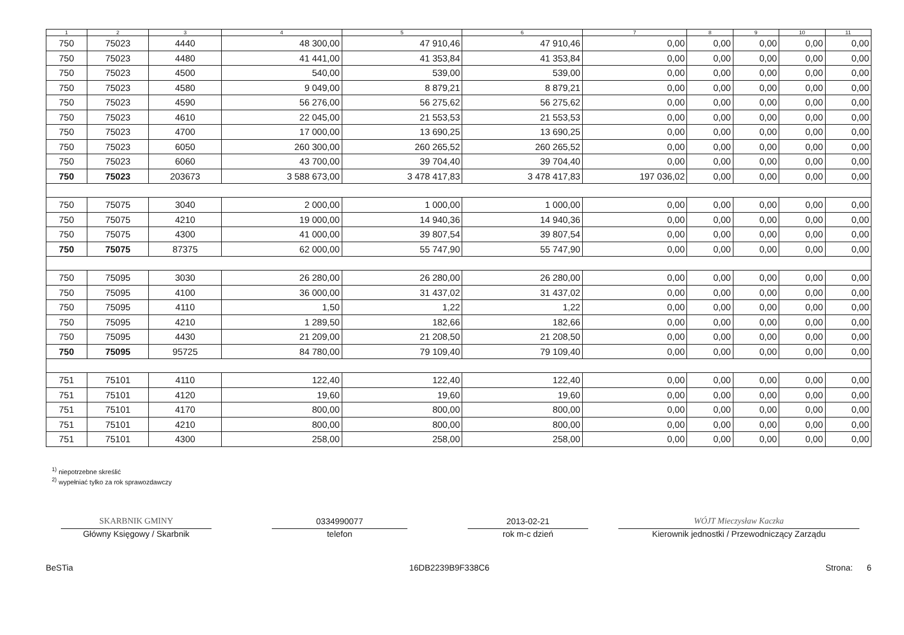| 1 | 2 | 3 | 4 | 5 | 6 | 7 | 8 | 9 | 10 | 11 |
| --- | --- | --- | --- | --- | --- | --- | --- | --- | --- | --- |
| 750 | 75023 | 4440 | 48 300,00 | 47 910,46 | 47 910,46 | 0,00 | 0,00 | 0,00 | 0,00 | 0,00 |
| 750 | 75023 | 4480 | 41 441,00 | 41 353,84 | 41 353,84 | 0,00 | 0,00 | 0,00 | 0,00 | 0,00 |
| 750 | 75023 | 4500 | 540,00 | 539,00 | 539,00 | 0,00 | 0,00 | 0,00 | 0,00 | 0,00 |
| 750 | 75023 | 4580 | 9 049,00 | 8 879,21 | 8 879,21 | 0,00 | 0,00 | 0,00 | 0,00 | 0,00 |
| 750 | 75023 | 4590 | 56 276,00 | 56 275,62 | 56 275,62 | 0,00 | 0,00 | 0,00 | 0,00 | 0,00 |
| 750 | 75023 | 4610 | 22 045,00 | 21 553,53 | 21 553,53 | 0,00 | 0,00 | 0,00 | 0,00 | 0,00 |
| 750 | 75023 | 4700 | 17 000,00 | 13 690,25 | 13 690,25 | 0,00 | 0,00 | 0,00 | 0,00 | 0,00 |
| 750 | 75023 | 6050 | 260 300,00 | 260 265,52 | 260 265,52 | 0,00 | 0,00 | 0,00 | 0,00 | 0,00 |
| 750 | 75023 | 6060 | 43 700,00 | 39 704,40 | 39 704,40 | 0,00 | 0,00 | 0,00 | 0,00 | 0,00 |
| 750 | 75023 | 203673 | 3 588 673,00 | 3 478 417,83 | 3 478 417,83 | 197 036,02 | 0,00 | 0,00 | 0,00 | 0,00 |
| 750 | 75075 | 3040 | 2 000,00 | 1 000,00 | 1 000,00 | 0,00 | 0,00 | 0,00 | 0,00 | 0,00 |
| 750 | 75075 | 4210 | 19 000,00 | 14 940,36 | 14 940,36 | 0,00 | 0,00 | 0,00 | 0,00 | 0,00 |
| 750 | 75075 | 4300 | 41 000,00 | 39 807,54 | 39 807,54 | 0,00 | 0,00 | 0,00 | 0,00 | 0,00 |
| 750 | 75075 | 87375 | 62 000,00 | 55 747,90 | 55 747,90 | 0,00 | 0,00 | 0,00 | 0,00 | 0,00 |
| 750 | 75095 | 3030 | 26 280,00 | 26 280,00 | 26 280,00 | 0,00 | 0,00 | 0,00 | 0,00 | 0,00 |
| 750 | 75095 | 4100 | 36 000,00 | 31 437,02 | 31 437,02 | 0,00 | 0,00 | 0,00 | 0,00 | 0,00 |
| 750 | 75095 | 4110 | 1,50 | 1,22 | 1,22 | 0,00 | 0,00 | 0,00 | 0,00 | 0,00 |
| 750 | 75095 | 4210 | 1 289,50 | 182,66 | 182,66 | 0,00 | 0,00 | 0,00 | 0,00 | 0,00 |
| 750 | 75095 | 4430 | 21 209,00 | 21 208,50 | 21 208,50 | 0,00 | 0,00 | 0,00 | 0,00 | 0,00 |
| 750 | 75095 | 95725 | 84 780,00 | 79 109,40 | 79 109,40 | 0,00 | 0,00 | 0,00 | 0,00 | 0,00 |
| 751 | 75101 | 4110 | 122,40 | 122,40 | 122,40 | 0,00 | 0,00 | 0,00 | 0,00 | 0,00 |
| 751 | 75101 | 4120 | 19,60 | 19,60 | 19,60 | 0,00 | 0,00 | 0,00 | 0,00 | 0,00 |
| 751 | 75101 | 4170 | 800,00 | 800,00 | 800,00 | 0,00 | 0,00 | 0,00 | 0,00 | 0,00 |
| 751 | 75101 | 4210 | 800,00 | 800,00 | 800,00 | 0,00 | 0,00 | 0,00 | 0,00 | 0,00 |
| 751 | 75101 | 4300 | 258,00 | 258,00 | 258,00 | 0,00 | 0,00 | 0,00 | 0,00 | 0,00 |
<sup>1)</sup> niepotrzebne skreślić
<sup>2)</sup> wypełniać tylko za rok sprawozdawczy
SKARBNIK GMINY
Główny Księgowy / Skarbnik
0334990077
telefon
2013-02-21
rok m-c dzień
WÓJT Mieczysław Kaczka
Kierownik jednostki / Przewodniczący Zarządu
BeSTia 16DB2239B9F338C6 Strona: 6